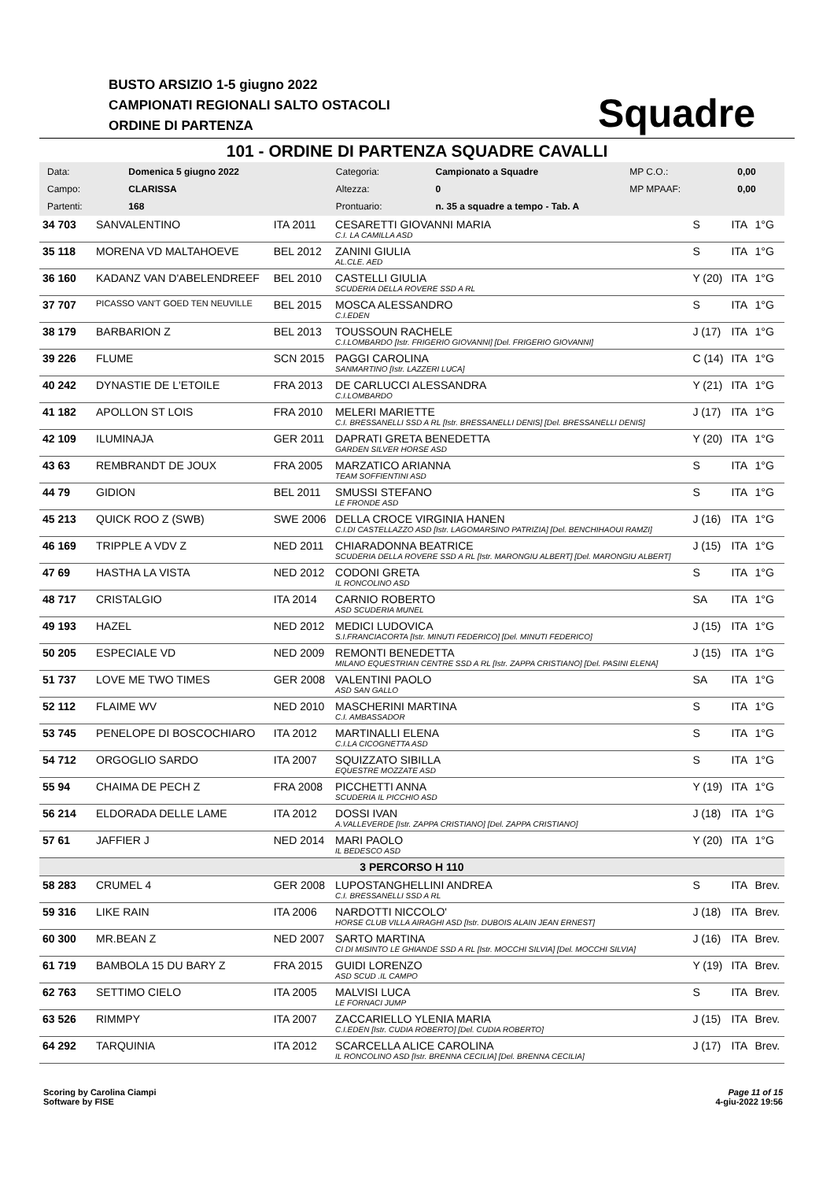BUSTO ARSIZIO 1-5 giugno 2022
CAMPIONATI REGIONALI SALTO OSTACOLI
ORDINE DI PARTENZA
Squadre
101 - ORDINE DI PARTENZA SQUADRE CAVALLI
| Data: | Domenica 5 giugno 2022 | Categoria: | Campionato a Squadre | MP C.O.: | 0,00 |
| Campo: | CLARISSA | Altezza: | 0 | MP MPAAF: | 0,00 |
| Partenti: | 168 | Prontuario: | n. 35 a squadre a tempo - Tab. A | | |
| 34 703 | SANVALENTINO | ITA 2011 | CESARETTI GIOVANNI MARIA C.I. LA CAMILLA ASD | S | ITA | 1°G |
| 35 118 | MORENA VD MALTAHOEVE | BEL 2012 | ZANINI GIULIA AL.CLE. AED | S | ITA | 1°G |
| 36 160 | KADANZ VAN D'ABELENDREEF | BEL 2010 | CASTELLI GIULIA SCUDERIA DELLA ROVERE SSD A RL | Y (20) | ITA | 1°G |
| 37 707 | PICASSO VAN'T GOED TEN NEUVILLE | BEL 2015 | MOSCA ALESSANDRO C.I.EDEN | S | ITA | 1°G |
| 38 179 | BARBARION Z | BEL 2013 | TOUSSOUN RACHELE C.I.LOMBARDO [Istr. FRIGERIO GIOVANNI] [Del. FRIGERIO GIOVANNI] | J (17) | ITA | 1°G |
| 39 226 | FLUME | SCN 2015 | PAGGI CAROLINA SANMARTINO [Istr. LAZZERI LUCA] | C (14) | ITA | 1°G |
| 40 242 | DYNASTIE DE L'ETOILE | FRA 2013 | DE CARLUCCI ALESSANDRA C.I.LOMBARDO | Y (21) | ITA | 1°G |
| 41 182 | APOLLON ST LOIS | FRA 2010 | MELERI MARIETTE C.I. BRESSANELLI SSD A RL [Istr. BRESSANELLI DENIS] [Del. BRESSANELLI DENIS] | J (17) | ITA | 1°G |
| 42 109 | ILUMINAJA | GER 2011 | DAPRATI GRETA BENEDETTA GARDEN SILVER HORSE ASD | Y (20) | ITA | 1°G |
| 43 63 | REMBRANDT DE JOUX | FRA 2005 | MARZATICO ARIANNA TEAM SOFFIENTINI ASD | S | ITA | 1°G |
| 44 79 | GIDION | BEL 2011 | SMUSSI STEFANO LE FRONDE ASD | S | ITA | 1°G |
| 45 213 | QUICK ROO Z (SWB) | SWE 2006 | DELLA CROCE VIRGINIA HANEN C.I.DI CASTELLAZZO ASD [Istr. LAGOMARSINO PATRIZIA] [Del. BENCHIHAOUI RAMZI] | J (16) | ITA | 1°G |
| 46 169 | TRIPPLE A VDV Z | NED 2011 | CHIARADONNA BEATRICE SCUDERIA DELLA ROVERE SSD A RL [Istr. MARONGIU ALBERT] [Del. MARONGIU ALBERT] | J (15) | ITA | 1°G |
| 47 69 | HASTHA LA VISTA | NED 2012 | CODONI GRETA IL RONCOLINO ASD | S | ITA | 1°G |
| 48 717 | CRISTALGIO | ITA 2014 | CARNIO ROBERTO ASD SCUDERIA MUNEL | SA | ITA | 1°G |
| 49 193 | HAZEL | NED 2012 | MEDICI LUDOVICA S.I.FRANCIACORTA [Istr. MINUTI FEDERICO] [Del. MINUTI FEDERICO] | J (15) | ITA | 1°G |
| 50 205 | ESPECIALE VD | NED 2009 | REMONTI BENEDETTA MILANO EQUESTRIAN CENTRE SSD A RL [Istr. ZAPPA CRISTIANO] [Del. PASINI ELENA] | J (15) | ITA | 1°G |
| 51 737 | LOVE ME TWO TIMES | GER 2008 | VALENTINI PAOLO ASD SAN GALLO | SA | ITA | 1°G |
| 52 112 | FLAIME WV | NED 2010 | MASCHERINI MARTINA C.I. AMBASSADOR | S | ITA | 1°G |
| 53 745 | PENELOPE DI BOSCOCHIARO | ITA 2012 | MARTINALLI ELENA C.I.LA CICOGNETTA ASD | S | ITA | 1°G |
| 54 712 | ORGOGLIO SARDO | ITA 2007 | SQUIZZATO SIBILLA EQUESTRE MOZZATE ASD | S | ITA | 1°G |
| 55 94 | CHAIMA DE PECH Z | FRA 2008 | PICCHETTI ANNA SCUDERIA IL PICCHIO ASD | Y (19) | ITA | 1°G |
| 56 214 | ELDORADA DELLE LAME | ITA 2012 | DOSSI IVAN A.VALLEVERDE [Istr. ZAPPA CRISTIANO] [Del. ZAPPA CRISTIANO] | J (18) | ITA | 1°G |
| 57 61 | JAFFIER J | NED 2014 | MARI PAOLO IL BEDESCO ASD | Y (20) | ITA | 1°G |
| 3 PERCORSO H 110 | | | | | | |
| 58 283 | CRUMEL 4 | GER 2008 | LUPOSTANGHELLINI ANDREA C.I. BRESSANELLI SSD A RL | S | ITA | Brev. |
| 59 316 | LIKE RAIN | ITA 2006 | NARDOTTI NICCOLO' HORSE CLUB VILLA AIRAGHI ASD [Istr. DUBOIS ALAIN JEAN ERNEST] | J (18) | ITA | Brev. |
| 60 300 | MR.BEAN Z | NED 2007 | SARTO MARTINA CI DI MISINTO LE GHIANDE SSD A RL [Istr. MOCCHI SILVIA] [Del. MOCCHI SILVIA] | J (16) | ITA | Brev. |
| 61 719 | BAMBOLA 15 DU BARY Z | FRA 2015 | GUIDI LORENZO ASD SCUD .IL CAMPO | Y (19) | ITA | Brev. |
| 62 763 | SETTIMO CIELO | ITA 2005 | MALVISI LUCA LE FORNACI JUMP | S | ITA | Brev. |
| 63 526 | RIMMPY | ITA 2007 | ZACCARIELLO YLENIA MARIA C.I.EDEN [Istr. CUDIA ROBERTO] [Del. CUDIA ROBERTO] | J (15) | ITA | Brev. |
| 64 292 | TARQUINIA | ITA 2012 | SCARCELLA ALICE CAROLINA IL RONCOLINO ASD [Istr. BRENNA CECILIA] [Del. BRENNA CECILIA] | J (17) | ITA | Brev. |
Scoring by Carolina Ciampi
Software by FISE
Page 11 of 15
4-giu-2022 19:56